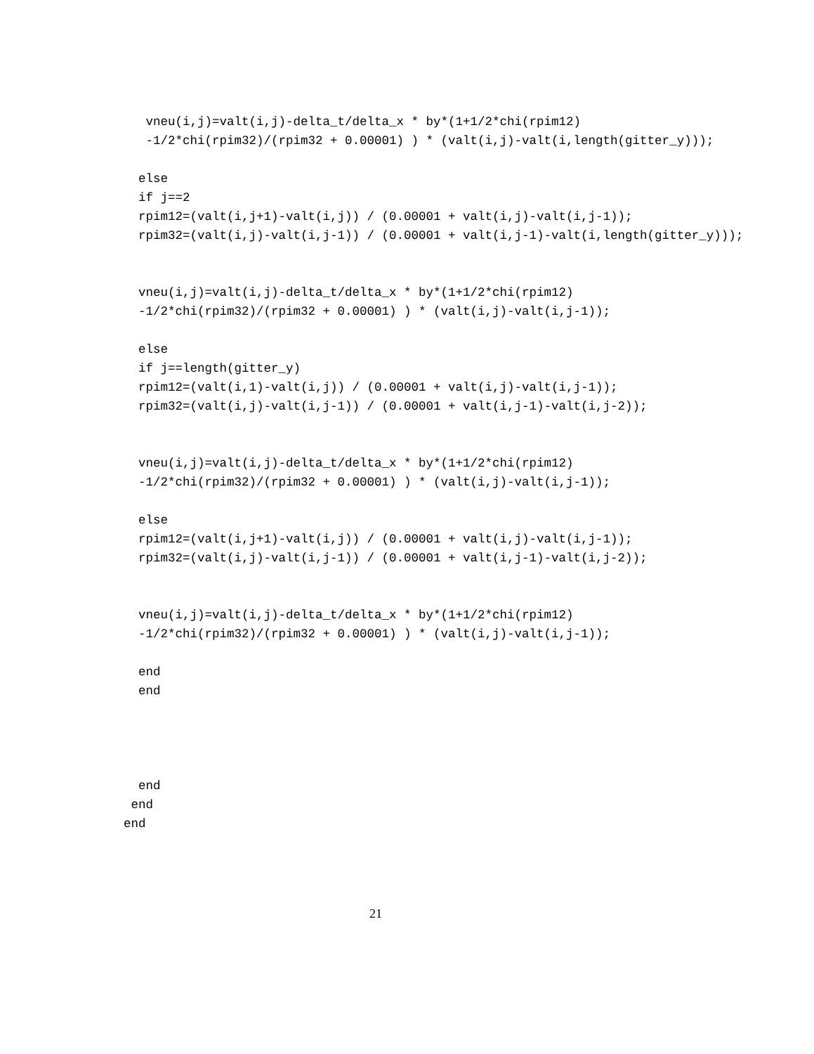vneu(i,j)=valt(i,j)-delta_t/delta_x * by*(1+1/2*chi(rpim12)
   -1/2*chi(rpim32)/(rpim32 + 0.00001) ) * (valt(i,j)-valt(i,length(gitter_y)));

  else
  if j==2
  rpim12=(valt(i,j+1)-valt(i,j)) / (0.00001 + valt(i,j)-valt(i,j-1));
  rpim32=(valt(i,j)-valt(i,j-1)) / (0.00001 + valt(i,j-1)-valt(i,length(gitter_y)));


  vneu(i,j)=valt(i,j)-delta_t/delta_x * by*(1+1/2*chi(rpim12)
  -1/2*chi(rpim32)/(rpim32 + 0.00001) ) * (valt(i,j)-valt(i,j-1));

  else
  if j==length(gitter_y)
  rpim12=(valt(i,1)-valt(i,j)) / (0.00001 + valt(i,j)-valt(i,j-1));
  rpim32=(valt(i,j)-valt(i,j-1)) / (0.00001 + valt(i,j-1)-valt(i,j-2));


  vneu(i,j)=valt(i,j)-delta_t/delta_x * by*(1+1/2*chi(rpim12)
  -1/2*chi(rpim32)/(rpim32 + 0.00001) ) * (valt(i,j)-valt(i,j-1));

  else
  rpim12=(valt(i,j+1)-valt(i,j)) / (0.00001 + valt(i,j)-valt(i,j-1));
  rpim32=(valt(i,j)-valt(i,j-1)) / (0.00001 + valt(i,j-1)-valt(i,j-2));


  vneu(i,j)=valt(i,j)-delta_t/delta_x * by*(1+1/2*chi(rpim12)
  -1/2*chi(rpim32)/(rpim32 + 0.00001) ) * (valt(i,j)-valt(i,j-1));

  end
  end




  end
 end
end
21